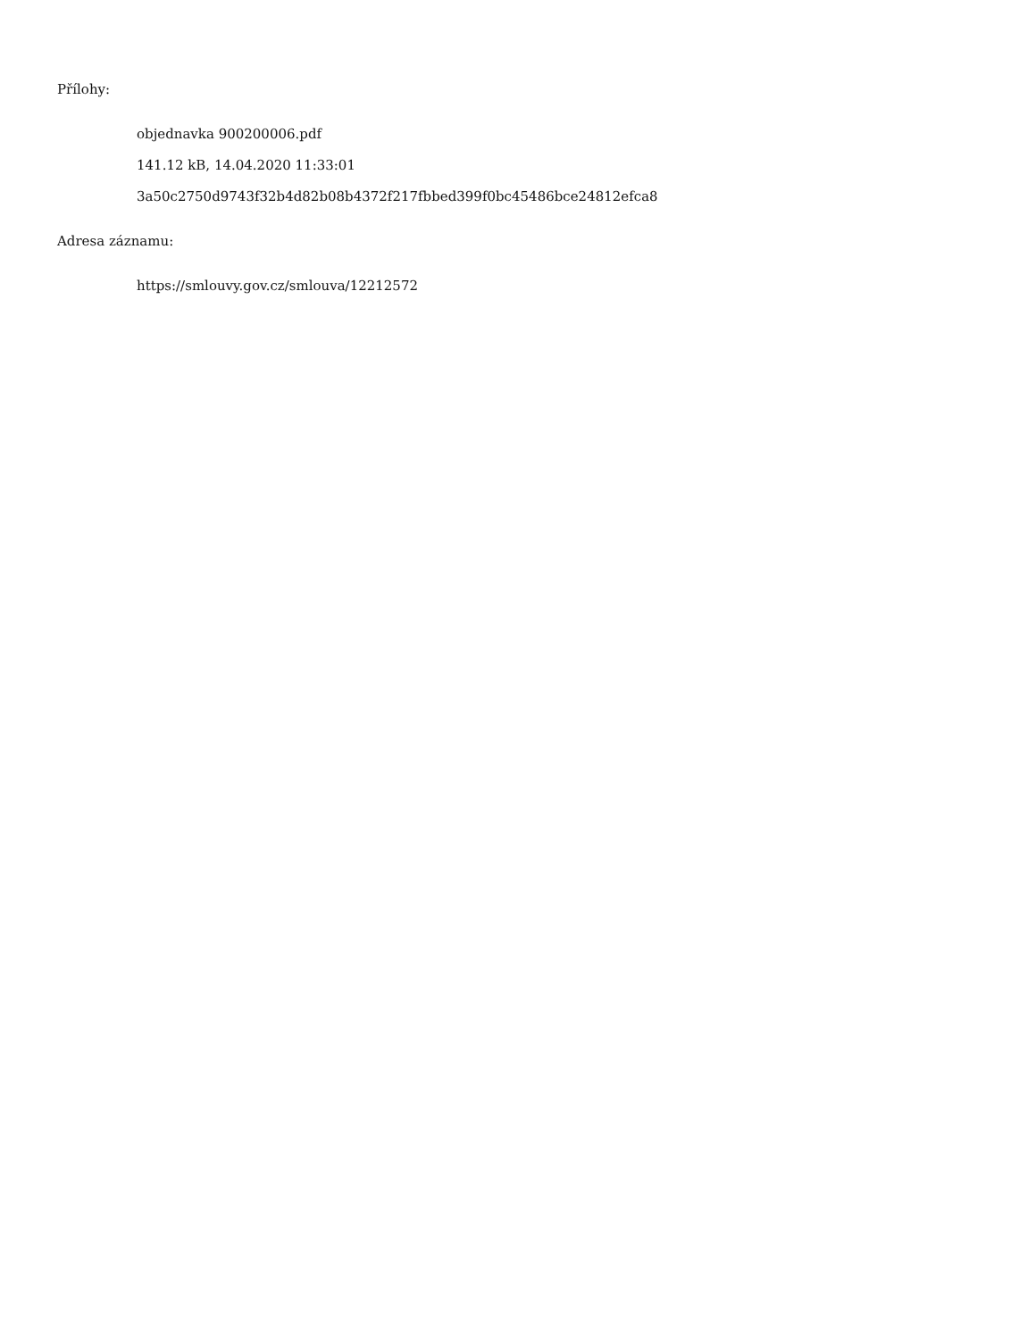Přílohy:
objednavka 900200006.pdf
141.12 kB, 14.04.2020 11:33:01
3a50c2750d9743f32b4d82b08b4372f217fbbed399f0bc45486bce24812efca8
Adresa záznamu:
https://smlouvy.gov.cz/smlouva/12212572